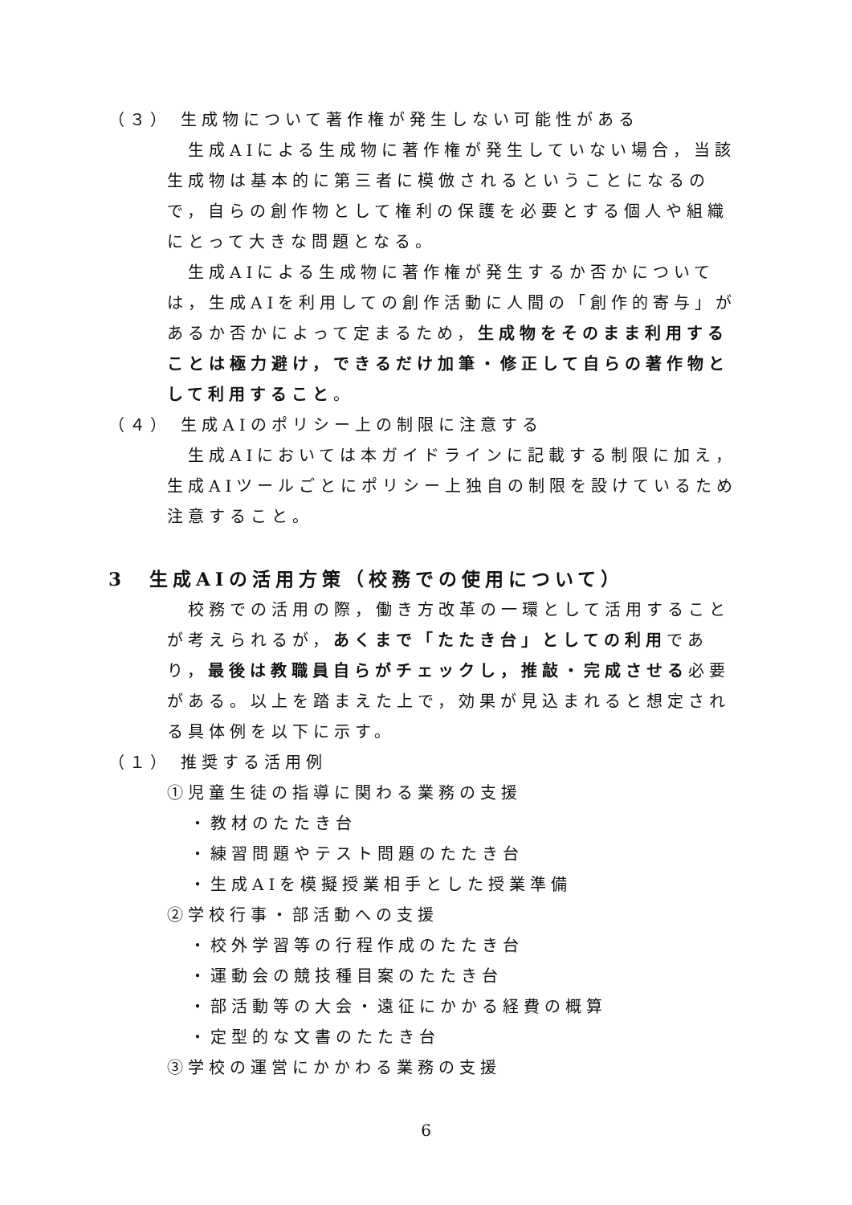（３） 生成物について著作権が発生しない可能性がある
生成AIによる生成物に著作権が発生していない場合，当該生成物は基本的に第三者に模倣されるということになるので，自らの創作物として権利の保護を必要とする個人や組織にとって大きな問題となる。
生成AIによる生成物に著作権が発生するか否かについては，生成AIを利用しての創作活動に人間の「創作的寄与」があるか否かによって定まるため，生成物をそのまま利用することは極力避け，できるだけ加筆・修正して自らの著作物として利用すること。
（４） 生成AIのポリシー上の制限に注意する
生成AIにおいては本ガイドラインに記載する制限に加え，生成AIツールごとにポリシー上独自の制限を設けているため注意すること。
3　生成AIの活用方策（校務での使用について）
校務での活用の際，働き方改革の一環として活用することが考えられるが，あくまで「たたき台」としての利用であり，最後は教職員自らがチェックし，推敲・完成させる必要がある。以上を踏まえた上で，効果が見込まれると想定される具体例を以下に示す。
（１） 推奨する活用例
①児童生徒の指導に関わる業務の支援
・教材のたたき台
・練習問題やテスト問題のたたき台
・生成AIを模擬授業相手とした授業準備
②学校行事・部活動への支援
・校外学習等の行程作成のたたき台
・運動会の競技種目案のたたき台
・部活動等の大会・遠征にかかる経費の概算
・定型的な文書のたたき台
③学校の運営にかかわる業務の支援
6